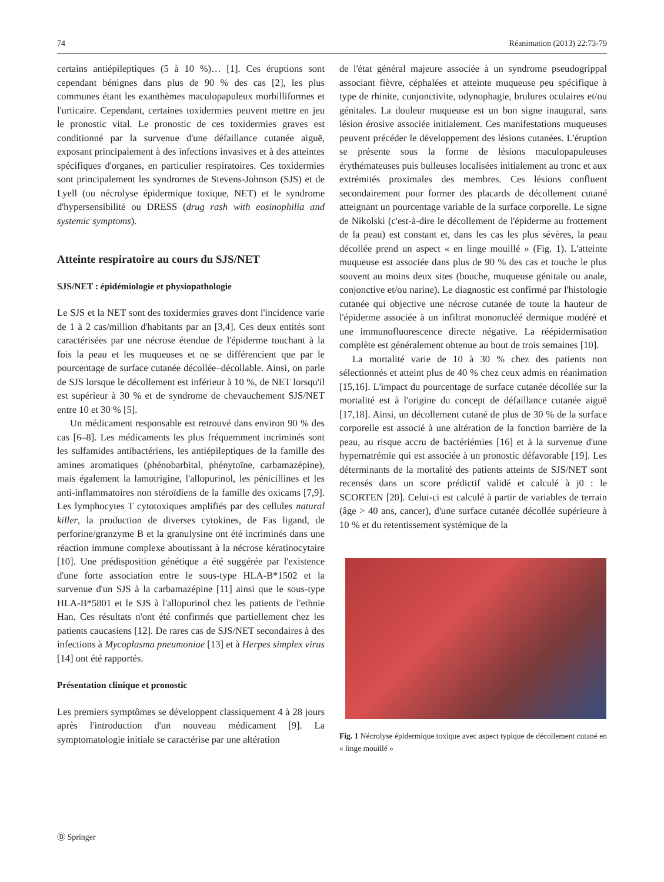74 Réanimation (2013) 22:73-79
certains antiépileptiques (5 à 10 %)… [1]. Ces éruptions sont cependant bénignes dans plus de 90 % des cas [2], les plus communes étant les exanthèmes maculopapuleux morbilliformes et l'urticaire. Cependant, certaines toxidermies peuvent mettre en jeu le pronostic vital. Le pronostic de ces toxidermies graves est conditionné par la survenue d'une défaillance cutanée aiguë, exposant principalement à des infections invasives et à des atteintes spécifiques d'organes, en particulier respiratoires. Ces toxidermies sont principalement les syndromes de Stevens-Johnson (SJS) et de Lyell (ou nécrolyse épidermique toxique, NET) et le syndrome d'hypersensibilité ou DRESS (drug rash with eosinophilia and systemic symptoms).
Atteinte respiratoire au cours du SJS/NET
SJS/NET : épidémiologie et physiopathologie
Le SJS et la NET sont des toxidermies graves dont l'incidence varie de 1 à 2 cas/million d'habitants par an [3,4]. Ces deux entités sont caractérisées par une nécrose étendue de l'épiderme touchant à la fois la peau et les muqueuses et ne se différencient que par le pourcentage de surface cutanée décollée–décollable. Ainsi, on parle de SJS lorsque le décollement est inférieur à 10 %, de NET lorsqu'il est supérieur à 30 % et de syndrome de chevauchement SJS/NET entre 10 et 30 % [5].
Un médicament responsable est retrouvé dans environ 90 % des cas [6–8]. Les médicaments les plus fréquemment incriminés sont les sulfamides antibactériens, les antiépileptiques de la famille des amines aromatiques (phénobarbital, phénytoïne, carbamazépine), mais également la lamotrigine, l'allopurinol, les pénicillines et les anti-inflammatoires non stéroïdiens de la famille des oxicams [7,9]. Les lymphocytes T cytotoxiques amplifiés par des cellules natural killer, la production de diverses cytokines, de Fas ligand, de perforine/granzyme B et la granulysine ont été incriminés dans une réaction immune complexe aboutissant à la nécrose kératinocytaire [10]. Une prédisposition génétique a été suggérée par l'existence d'une forte association entre le sous-type HLA-B*1502 et la survenue d'un SJS à la carbamazépine [11] ainsi que le sous-type HLA-B*5801 et le SJS à l'allopurinol chez les patients de l'ethnie Han. Ces résultats n'ont été confirmés que partiellement chez les patients caucasiens [12]. De rares cas de SJS/NET secondaires à des infections à Mycoplasma pneumoniae [13] et à Herpes simplex virus [14] ont été rapportés.
Présentation clinique et pronostic
Les premiers symptômes se développent classiquement 4 à 28 jours après l'introduction d'un nouveau médicament [9]. La symptomatologie initiale se caractérise par une altération
de l'état général majeure associée à un syndrome pseudogrippal associant fièvre, céphalées et atteinte muqueuse peu spécifique à type de rhinite, conjonctivite, odynophagie, brulures oculaires et/ou génitales. La douleur muqueuse est un bon signe inaugural, sans lésion érosive associée initialement. Ces manifestations muqueuses peuvent précéder le développement des lésions cutanées. L'éruption se présente sous la forme de lésions maculopapuleuses érythémateuses puis bulleuses localisées initialement au tronc et aux extrémités proximales des membres. Ces lésions confluent secondairement pour former des placards de décollement cutané atteignant un pourcentage variable de la surface corporelle. Le signe de Nikolski (c'est-à-dire le décollement de l'épiderme au frottement de la peau) est constant et, dans les cas les plus sévères, la peau décollée prend un aspect « en linge mouillé » (Fig. 1). L'atteinte muqueuse est associée dans plus de 90 % des cas et touche le plus souvent au moins deux sites (bouche, muqueuse génitale ou anale, conjonctive et/ou narine). Le diagnostic est confirmé par l'histologie cutanée qui objective une nécrose cutanée de toute la hauteur de l'épiderme associée à un infiltrat mononucléé dermique modéré et une immunofluorescence directe négative. La réépidermisation complète est généralement obtenue au bout de trois semaines [10].
La mortalité varie de 10 à 30 % chez des patients non sélectionnés et atteint plus de 40 % chez ceux admis en réanimation [15,16]. L'impact du pourcentage de surface cutanée décollée sur la mortalité est à l'origine du concept de défaillance cutanée aiguë [17,18]. Ainsi, un décollement cutané de plus de 30 % de la surface corporelle est associé à une altération de la fonction barrière de la peau, au risque accru de bactériémies [16] et à la survenue d'une hypernatrémie qui est associée à un pronostic défavorable [19]. Les déterminants de la mortalité des patients atteints de SJS/NET sont recensés dans un score prédictif validé et calculé à j0 : le SCORTEN [20]. Celui-ci est calculé à partir de variables de terrain (âge > 40 ans, cancer), d'une surface cutanée décollée supérieure à 10 % et du retentissement systémique de la
Fig. 1 Nécrolyse épidermique toxique avec aspect typique de décollement cutané en « linge mouillé »
Ⓓ Springer